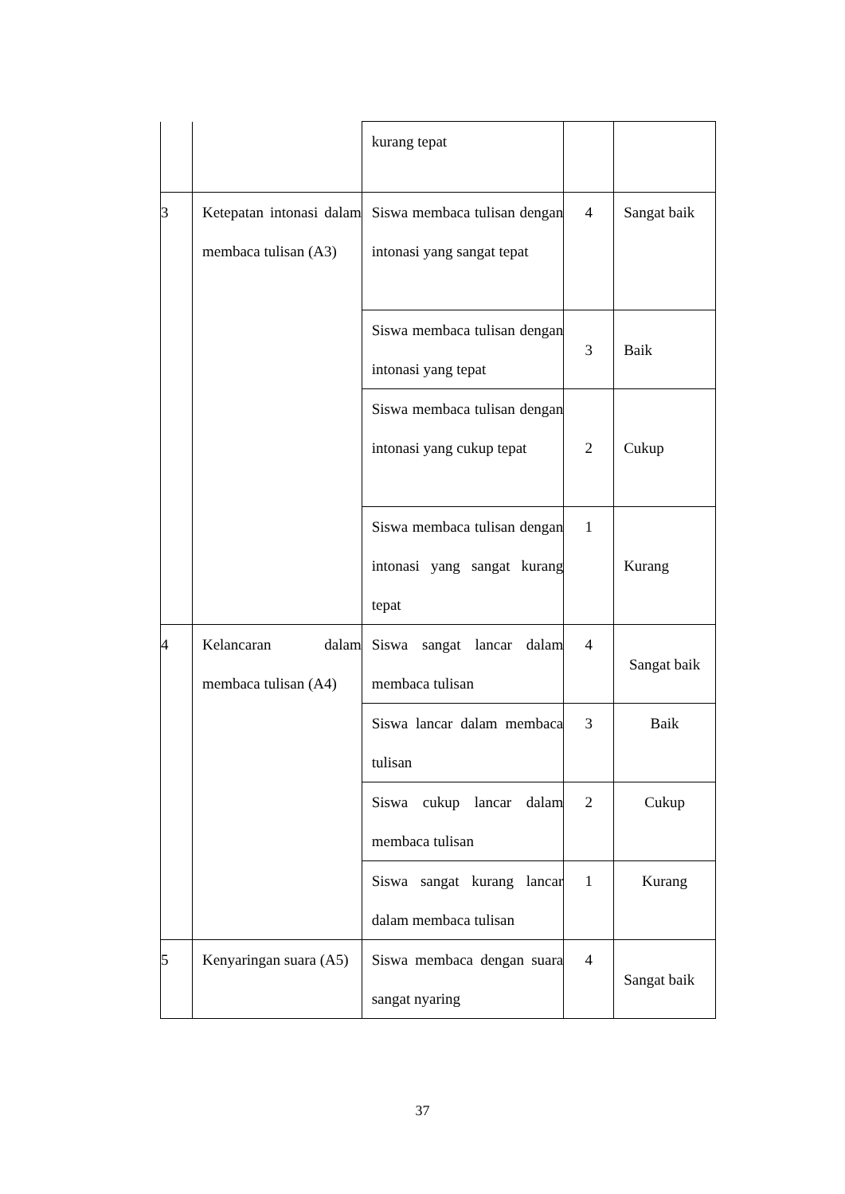| | | kurang tepat | | |
| 3 | Ketepatan intonasi dalam membaca tulisan (A3) | Siswa membaca tulisan dengan intonasi yang sangat tepat | 4 | Sangat baik |
| | | Siswa membaca tulisan dengan intonasi yang tepat | 3 | Baik |
| | | Siswa membaca tulisan dengan intonasi yang cukup tepat | 2 | Cukup |
| | | Siswa membaca tulisan dengan intonasi yang sangat kurang tepat | 1 | Kurang |
| 4 | Kelancaran dalam membaca tulisan (A4) | Siswa sangat lancar dalam membaca tulisan | 4 | Sangat baik |
| | | Siswa lancar dalam membaca tulisan | 3 | Baik |
| | | Siswa cukup lancar dalam membaca tulisan | 2 | Cukup |
| | | Siswa sangat kurang lancar dalam membaca tulisan | 1 | Kurang |
| 5 | Kenyaringan suara (A5) | Siswa membaca dengan suara sangat nyaring | 4 | Sangat baik |
37